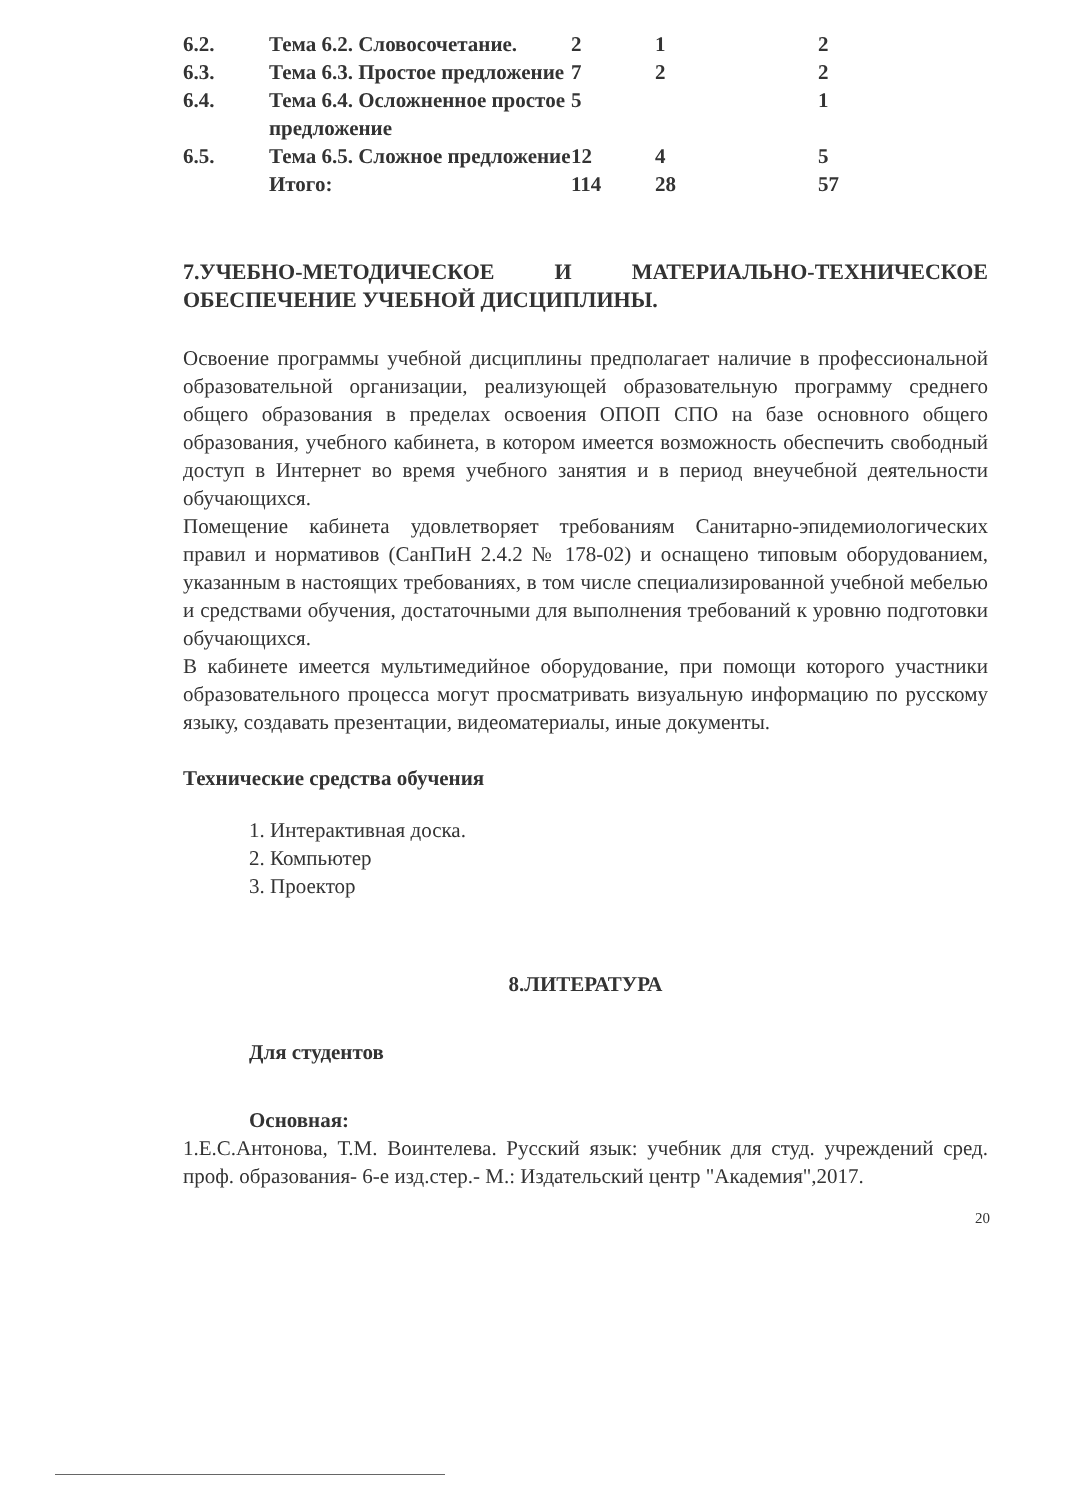| 6.2. | Тема 6.2. Словосочетание. | 2 | 1 | 2 |
| 6.3. | Тема 6.3. Простое предложение | 7 | 2 | 2 |
| 6.4. | Тема 6.4. Осложненное простое предложение | 5 | | 1 |
| 6.5. | Тема 6.5. Сложное предложение | 12 | 4 | 5 |
| | Итого: | 114 | 28 | 57 |
7.УЧЕБНО-МЕТОДИЧЕСКОЕ И МАТЕРИАЛЬНО-ТЕХНИЧЕСКОЕ ОБЕСПЕЧЕНИЕ УЧЕБНОЙ ДИСЦИПЛИНЫ.
Освоение программы учебной дисциплины предполагает наличие в профессиональной образовательной организации, реализующей образовательную программу среднего общего образования в пределах освоения ОПОП СПО на базе основного общего образования, учебного кабинета, в котором имеется возможность обеспечить свободный доступ в Интернет во время учебного занятия и в период внеучебной деятельности обучающихся.
Помещение кабинета удовлетворяет требованиям Санитарно-эпидемиологических правил и нормативов (СанПиН 2.4.2 № 178-02) и оснащено типовым оборудованием, указанным в настоящих требованиях, в том числе специализированной учебной мебелью и средствами обучения, достаточными для выполнения требований к уровню подготовки обучающихся.
В кабинете имеется мультимедийное оборудование, при помощи которого участники образовательного процесса могут просматривать визуальную информацию по русскому языку, создавать презентации, видеоматериалы, иные документы.
Технические средства обучения
1. Интерактивная доска.
2. Компьютер
3. Проектор
8.ЛИТЕРАТУРА
Для студентов
Основная:
1.Е.С.Антонова, Т.М. Воинтелева. Русский язык: учебник для студ. учреждений сред. проф. образования- 6-е изд.стер.- М.: Издательский центр "Академия",2017.
20